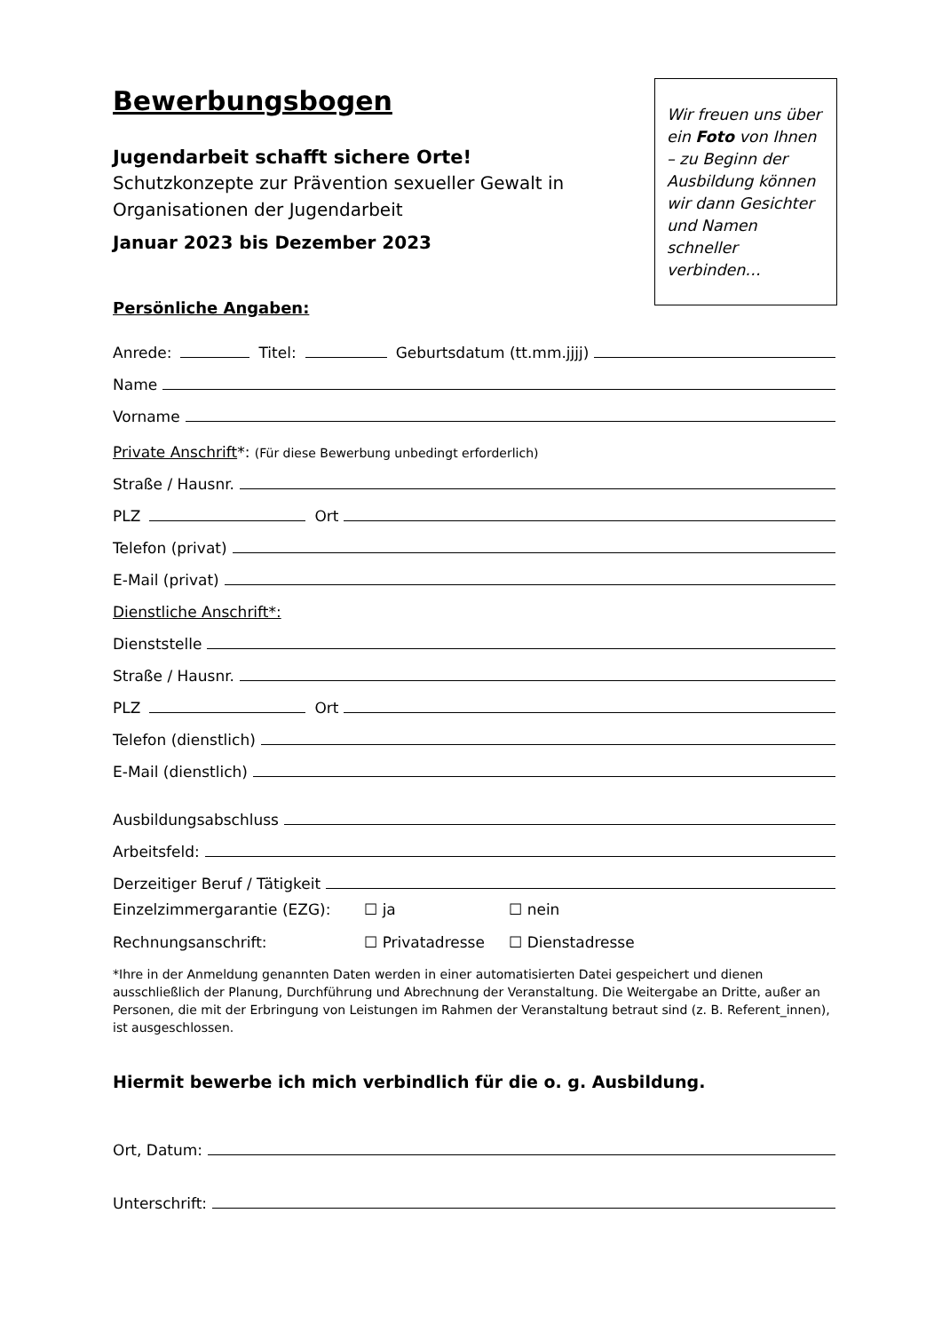Bewerbungsbogen
Jugendarbeit schafft sichere Orte!
Schutzkonzepte zur Prävention sexueller Gewalt in
Organisationen der Jugendarbeit
Januar 2023 bis Dezember 2023
Wir freuen uns über ein Foto von Ihnen – zu Beginn der Ausbildung können wir dann Gesichter und Namen schneller verbinden…
Persönliche Angaben:
Anrede: Titel: Geburtsdatum (tt.mm.jjjj)
Name
Vorname
Private Anschrift*: (Für diese Bewerbung unbedingt erforderlich)
Straße / Hausnr.
PLZ Ort
Telefon (privat)
E-Mail (privat)
Dienstliche Anschrift*:
Dienststelle
Straße / Hausnr.
PLZ Ort
Telefon (dienstlich)
E-Mail (dienstlich)
Ausbildungsabschluss
Arbeitsfeld:
Derzeitiger Beruf / Tätigkeit
Einzelzimmergarantie (EZG): ☐ ja ☐ nein
Rechnungsanschrift: ☐ Privatadresse ☐ Dienstadresse
*Ihre in der Anmeldung genannten Daten werden in einer automatisierten Datei gespeichert und dienen ausschließlich der Planung, Durchführung und Abrechnung der Veranstaltung. Die Weitergabe an Dritte, außer an Personen, die mit der Erbringung von Leistungen im Rahmen der Veranstaltung betraut sind (z. B. Referent_innen), ist ausgeschlossen.
Hiermit bewerbe ich mich verbindlich für die o. g. Ausbildung.
Ort, Datum:
Unterschrift: